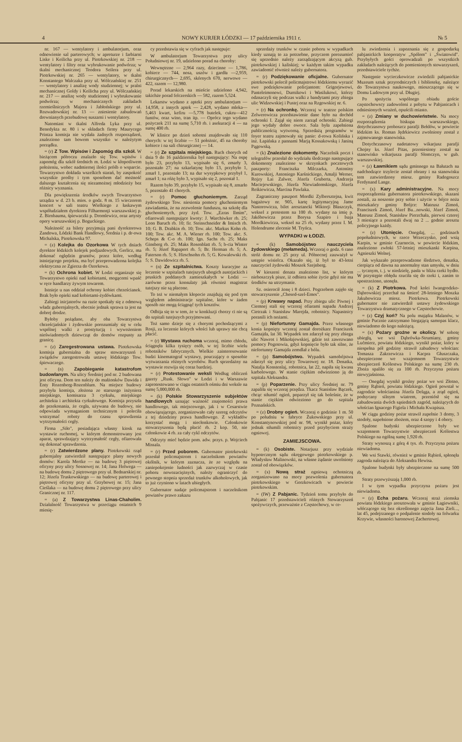4 NOWY KURJER ŁÓDZKI — 17 października 1911 r. № 5
nr. 167 — wentylatory i ambulatorjum, oraz odnowienie sal parterowych; w apreturze i farbiarni Liske i Keilicha przy ul. Piotrkowskiej nr. 218 — wentylatory i filtry oraz wybrukowanie podwórza; w tkalni mechanicznej Teodora Seilera przy ul. Piotrkowskiej nr. 265 — wentylatory, w tkalni Konstantego Walczaka przy ul. Wólczańskiej nr. 251 — wentylatory i analizę wody studziennej; w pralni mechanicznej Goldy i Keilicha przy ul. Wólczańskiej nr. 217 — analizę wody studziennej i wybrukowanie podwórza; w mechanicznych zakładach rzemieślniczych Majera i Jabłońskiego przy ul. Rozwadowskiej nr. 13 — zniesienie zabudowań drewnianych przebudowę suszarni i wentylatory.
Natomiast w tkalni Alfreda Lyka przy ul. Benedykta nr. 80 i w składach firmy Maurycego Printza komisja nie wydała żadnych rozporządzeń, znaleziono tam bowem wszystko w należytym porządku.
= (r) Z Tow. Wpisów i Zapomóg dla szkół. W bieżącem półroczu znalazło się Tow. wpisów i zapomóg dla szkół średnich m. Łodzi w kłopotliwem położeniu, wobec nadmiernej ilości próśb o wsparcie. Towarzystwo dokłada wszelkich starań, by zaspokoić wszystkie prośby i tym sposobem dać możność dalszego kształcenia się niezamożnej młodzieży bez różnicy wyznania.
Dla powiększenia środków swych Towarzystwo urządza w d. 23 b. mies. o godz. 8 m. 15 wieczorem koncert w sali teatru Wielkiego z łaskawym współudziałem dyrektora Filharmonji warszawskiej p. Z. Birnbauma, śpiewaczki p. Dromlewicz, oraz artysty opery warszawskiej p. Boguckiego.
Należność za bilety przyjmują pani dyrektorowa Zandowa, Łódzki Bank Handlowy, Średnia i p. dr-owa Michalska, Piotrkowska 97.
= (z) Kolejka do Ozorkowa W tych dniach dyrektor łódzkich kolejek podjazdowych, Gerlicz, ma dokonać oględzin gruntów, przez które, według istniejącego projektu, ma być przeprowadzona kolejka elektryczna ze Zgierza do Ozorkowa.
= (k) Ochrona kobiet. W Łodzi organizuje się Towarzystwo opieki nad kobietami, mogącemi wpaść w ręce handlarzy żywym towarem.
Istnieje u nas oddział ochrony kobiet chrześcianek. Brak było opieki nad kobietami-żydówkami.
Zabiegi inicjatorów na razie spotkały się z odmową władz gubernjalnych, obecnie jednak sprawa ta jest na dobrej drodze.
Byłoby pożądane, aby oba Towarzystwa chrześcjańskie i żydowskie porozumiały się w celu wspólnej walki z prostytucją i wywożeniem nieświadomych dziewcząt do domów rozpusty za granicę.
= (z) Zaregestrowana ustawa. Piotrkowska komisja gubernialna do spraw stowarzyszeń i związków zaregestrowała ustawę łódzkiego Tow. śpiewaczego.
= (n) Zapobieganie katastrofom budowlanym. Na ulicy Średniej pod nr. 2 budowana jest oficyna. Dom ten należy do małżonków Dawida i Enty Rozenberg-Rozenblum. Na miejsce budowy przybyła komisja, złożona ze starszego inżyniera miejskiego, komisarza 3 cyrkułu, miejskiego architekta i architekta cyrkułowego. Komisja przyszła do przekonania, że cegła, używana do budowy, nie odpowiada wymaganiom technicznym i poleciła wstrzymać roboty do czasu sprawdzenia wytrzymałości cegły.
Firma „Siło", posiadająca własny kiosk na wystawie ruchomej, w którym demonstrowany jest aparat, sprawdzający wytrzymałość cegły, ofiarowała się dokonać sprawdzenia.
= (r) Zatwierdzone plany. Piotrkowski rząd gubernjalny zatwierdził następujące plany nowych domów: Karola Mertke — na budowę 3 piętrowej oficyny przy ulicy Sosnowej nr. 14; Jana Holwega — na budowę domu 2 piętrowego przy ul. Bednarskiej nr. 12; Józefa Truskowskiego — na budowę parterowej i piętrowej oficyny przy ul. Grzybowej nr. 15; Jana Cieślaka — na budowę domu 2 piętrowego przy ulicy Granicznej nr. 117.
= (a) Z Towarzystwa Linas-Chaholim. Działalność Towarzystwa w przeciągu ostatnich 9 miesię-
cy przedstawia się w cyfrach jak następuje:
W ambulatorjum Towarzystwa przy ulicy Południowej nr. 19, udzielono porad na choroby:
Wewnętrzne — 2,964 razy, dziecinne — 1,786, kobiece — 744, nosa, uszów i gardła —2,959, chirurgicznych— 2,695, skórnych 670, nerwowe — 422, razem — 12,980.
Porad lekarskich na mieście udzielono 4,942, takichże porad felczerskich — 582, razem 5,524.
Lekarstw wydano z apteki przy ambulatorjum — 14,958, z innych aptek — 2,428, wydano mleka—5,463 kwart, kefiru —5,778 butelek, cukru—412 funtów, oraz wino, tran itp. — Oprócz tego wydano pożyczek 211 na sumę 5,710 rb. i asekuracji 4 — na sumę 400 rb.
W klinice po dzień sobotni znajdowało się 110 chorych: w tej liczbie — 51 położnic, 45 na choroby kobiece i na sali chirurgicznej — 14.
= (r) Ze szpitala miejskiego. Ruch chorych od dnia 9 do 16 października był następujący: Na ospę było 23, przybyło 13, wypisało się 6, zmarły 3, pozostało 27; na szkarlatynę było 13, przybyło 1, zmarł 1, pozostało 13; na dur wysypkowy przybył 1, zmarł 1; na różę było 3, wypisało się 2, pozostał 1.
Razem było 39, przybyło 15, wypisało się 8, zmarło 5, pozostało 41 chorych.
= (r) Pomoc głuchoniemym. Zarząd żydowskiego Tow. niesienia pomocy głuchoniemym zawiadamia, że na zezwolenie funduszu, na szkołę dla głuchoniemych, przy żyd. Tow. „Ezras Ilmim", ofiarowali następujące kwoty: J. Warchiwker rb. 25; Leon Baruch rb. 10; fir. Steinschneider & Imisch rb. 10; G. B. Drabkin rb. 10; Tow. akc. Markus Kohn rb. 100; Tow. akc. M. A. Wiener rb. 100; Tow. akc. S. Scheps & C-o rb. 100; Ign. Sachs rb. 25; Maks Ginsberg rb. 25; Maks Rosenblatt rb. 5; b-cia Winter rb. 5; Józef Rapaport rb. 5; Br. Herman rb. 5; A. Faterson rb. 5; S. Hirschsohn rb. 5; G. Kowalewski rb. 5; S. Dawidowicz rb. 5.
= (n) Ze szpitalnictwa. Koszty kuracyjne za leczenie w szpitalach tutejszych ubogich austrjackich i pruskich poddanych zamieszkałych w Łodzi — zarówno przez konsulaty jak również magistrat tutejszy nie są płacone.
To też w niemałym kłopocie znajdują się pod tym względem administracje szpitalne, które w żaden sposób nie mogą ściągnąć tych kosztów.
Odbija się to w tem, że w konkluzji chorzy ci nie są do szpitali tutejszych przyjmowani.
Toż samo dzieje się z chorymi pochodzącymi z Rosji, za leczenie których włości lub uprawy nie chcą płacić.
= (r) Wystawa ruchoma wczoraj, mimo chłodu, ściągnęła kilka tysięcy osób, w tej liczbie wielu robotników fabrycznych. Wielkie zainteresowanie budzi kinematograf wystawy, pouczający o sposobie wytwarzania różnych wyrobów. Ruch sprzedażny na wystawie rozwija się coraz bardziej.
= (r) Protestowanie weksli Według obliczeń gazety „Rusk. Słowo" w Łodzi i w Warszawie zaprotestowano w ciągu ostatnich ośmiu dni weksle na sumę 5,000,000 rb.
= (k) Polskie Stowarzyszenie subjektów handlowych uznając ważność znajomości prawa handlowego, tak miejscowego, jak i w Cesarstwie obowiązującego, zorganizowało cały szereg odczytów z tej dziedziny prawa handlowego. Z wykładów korzystać mogą i niecłonkowie. Członkowie stowarzyszenia będą płacić rb. 2 kop. 50, nie członkowie 4 rb. za cały cykl odczytów.
Odczyty mieć będzie pom. adw. przys. p. Wojciech Missala.
= (r) Przed poborem. Gubernator piotrkowski przesłał policmajstrom i naczelnikom powiatów okólnik, w którym zaznacza, że ze względu na zaniepokojenie ludności jak zazwyczaj w czasie poboru nowozaciężnych, należy ograniczyć do pewnego stopnia sprzedaż trunków alkoholowych, jak to już czyniono w latach ubiegłych.
Gubernator nadaje policmajstrom i naczelnikom powiatów prawo zakazu
sprzedaży trunków w czasie poboru w wypadkach kiedy uznają to za potrzebne, przyczem porozumieć się uprzednio należy zarządzającym akcyzą gub. piotrkowskiej i kaliskiej; w każdym takim wypadku zawiadomić również należy gubernatora.
= (r) Podziękowanie oficjalne. Gubernator piotrkowski polecił policmajstrowi łódzkiemu wyrazić swe podziękowanie policjantom: Grigorjewowi, Panteleimonowi, Durnikowi i Wasilukowi, którzy odznaczyli się podczas walki z bandytami przy zbiegu ulic Widzewskiej i Pustej oraz na Rzgowskiej nr. 6.
= (r) Na ochronkę. Wczoraj w teatrze polskim Zelwerowicza przedstawienie dane było na dochód ochronki I. Zajął się niem zarząd ochronki. Zabiegi jego wydały dobre owoce. Sala była zapełniona publicznością wytworną. Sprzedażą programów w foyer teatru zajmowały się panie: d-rowa Kolińska i inż. Łapińska z pannami Marją Kossakowską i Janiną Pągowską.
= (k) Znalezione dokomenty. Naczelnik poczt i telegrafów przesłał do wydziału śledczego następujące dokomenty znalezione w skrzynkach pocztowych paszporty: Franciszka Milczarka, Antoniny Kurowskiej, Antoniego Karśnickiego, Amalji Werner, Rojzy Łai Zalwer, Józefa Gruberta, Andrzeja Maciejewskiego, Józefa Niewiadomskiego, Józefa Reikiewicza, Marcina Pawlaka.
Zagraniczny paszport Mordki Zylbersztejna, kwit bagażowy nr. 905, kartę legitymacyjną Jame Nastorowicza, bilet aresztancki Wiktorji Błaszczyk, weksel z protestem na 100 rb. wydany na imię p. Jakóbowicza przez Borysa Szapiro i Isaja Mordkiewicza, weksel na 25 rb, wydany przez I. M. Holendrume zlecenie M. Tryńca.
WYPADKI w ŁODZI.
= (k) Samobójstwo nauczyciela żydowskiego (mełameda). Wczoraj o godz. 6 rano stróż domu nr. 25 przy ul. Północnej zauważył w ustępie wisielca. Okazało się, iż był to 43-letni nauczyciel żydowski Moszek Szejnberg.
W kieszeni denata znaleziono list, w którym nieboszczyk pisze, iż odbiera sobie życie gdyż nie ma środków na utrzymanie.
Sz. osierocił żonę i 8 dzieci. Pogrzebem zajęło się stowarzyszenie „Chesed-szel-Emes".
= (p) Krwawy napad. Przy zbiegu ulic Piwnej i Ciemnej stali się wczoraj ofiarami napadu Andrzej Cietrzak i Stanisław Marejda, robotnicy. Napastnicy poranili ich nożami.
= (p) Niefortunny Gamajda. Przez własnego konia kopnięty wczoraj został dorożkarz Franciszek Gamajda, lat 30. Wypadek ten zdarzył się przy zbiegu ulic Nawrot i Mikołajewskiej, gdzie też zawezwano pomocy Pogotowia, gdyż kopnięcie było tak silne, że niefortunny Gamajda zemdlał z bólu.
= (p) Samobójstwo. Wypadek samobójstwa zdarzył się przy ulicy Towarowej nr. 18. Denatka, Natalja Konstenlaj, robotnica, lat 22, napiła się kwasu karbolowego. W stanie ciężkim odwieziono ją do szpitala Aleksandra.
= (p) Poparzenie. Przy ulicy Średniej nr. 79 zapaliła się wczoraj przędza. Tkacz Stanisław Bączek, chcąc stłumić ogień, poparzył się tak boleśnie, że w stanie ciężkim odwieziono go do szpitala Poznańskich.
= (z) Drobny ogień. Wczoraj o godzinie 1 m. 50 po południu w fabryce Żukowskiego przy ul. Konstantynowskiej pod nr. 98, wynikł pożar, który jednak stłumili robotnicy przed przybyciem straży ogniowej.
ZAMIEJSCOWA.
= (k) Osobiste. Notarjusz przy wydziale hypotecznym sądu okręgowego piotrkowskiego p. Władysław Malinowski, na własne żądanie uwolniony został od obowiązków.
= (x) Nową straż ogniową ochotniczą zorganizowano na mocy pozwolenia gubernatora piotrkowskiego w Gorzkowicach w powiecie piotrkowskim.
= (IW) Z Pabjanic. Tydzień temu przybyło do Pabjanic 17 przedstawicieli różnych Stowarzyszeń spożywczych, przeważnie z Częstochowy, w ce-
lu zwiedzenia i zapoznania się z gospodarką pabjanickich kooperatyw „Spólem" i „Światowid". Przybyłych gości oprowadzali po wszystkich zakładach należących do pomienionych stowarzyszeń, przedstawiciele tychże.
Następnie wycieczkowicze zwiedzili pabjanickie Muzeum sztuk przyrodniczych i bibliotekę, należące do Towarzystwa naukowego, mieszczącego się w Domu Ludowym przy ul. Długiej.
Po spożyciu wspólnego obiadu goście częstochowscy zadowoleni z pobytu w Pabjanicach i odniesionych wrażeń, opuścili miasto.
= (z) Zmiany w duchowieństwie. Na mocy rozporządzenia biskupa warszawskiego, dotychczasowy proboszcz parafji Bełdów, w powiecie łódzkim ks. Roman Jędrkiewicz zwolniony został z zajmowanego stanowiska.
Dotychczasowy nadetatowy wikarjusz parafji Chojny ks. Józef Pitas, przeniesiony został na stanowisko wikarjusza parafji Słomczyn, w gub. warszawskiej.
= (z) Ławnikiem sądu gminnego na Bałutach na nadchodzące trzylecie został obrany i na stanowisku tem zatwierdzony miesz. gminy Radogoszcz Ferdynand Lange.
= (x) Kary administracyjne. Na mocy rozporządzenia gubernatora piotrkowskiego, skazani zostali, za noszenie przy sobie i użycie w bójce noża mieszkańcy gminy Brójce: Mateusz Zimoń, Franciszek Zimoń, Józef Bu...nowski, Józef Zimoń, Mateusz Zimoń, Stanisław Pierzchała, pierwsi czterej 3 miesiące a pozostali dwaj na 2 ... godnie aresztu policyjnego każdy.
= (z) Utonięcie. Onegdaj, ... godzinach popołudniowych, w rzece Wrzeczysko, pod wsią Karpin, w gminie Czarnocin, w powiecie łódzkim, znaleziono zwłoki 57-letniej mieszkanki Karpina, Agnieszki Wolnej.
Jak wykazało przeprowadzone śledztwo, denatka, cierpiąca od dawna na anormalny stan umysłu, w dniu ... tycznym, t. j. w niedzielę, pasła w bliżu rzeki bydło. W przystępie obłędu rzuciła się do rzeki i, zanim to spostrzeżono, utonęła.
= (k) Z Piotrkowa. Pod kolei Iwangrodzko-Dąbrowskiej przechał na śmierć 28-letniego Moszka Jakubowicza miesz. Piotrkowa. Piotrkowski gubernator nie zatwierdził ustawy żydowskiego Towarzystwa dramatycznego w Częstochowie.
= (z) Czyj koń? Na polu majątku Malanów, w gminie Pucznie zatrzymano biegającą samopas klacz, niewiadomo do kogo należącą.
= (x) Pożary groźne w okolicy. W sobotę ubiegłą, we wsi Dąbrówka-Strumiany, gminy Lućmierz, powiatu łódzkiego, wynikł pożar, który w niespełna pół godziny strawił zabudowy włościan: Tomasza Zakrzewicza i Kacpra Głuszczaka, ubezpieczone we wzajemnem Towarzystwie ubezpieczeń Królestwa Polskiego na sumę 230 rb. Zboża spaliło się za 100 rb. Przyczyna pożaru niewyjaśniona.
— Onegdaj wynikł groźny pożar we wsi Złotno, gminy Rąbień, powiatu łódzkiego. Ogień powstał w zagrodzie włościanina Józefa Deląga, a zrąd ogień, podsycany silnym wiatrem, przeniósł się na zabudowania dwóch sąsiednich zagród, należących do włościan Ignacego Figiela i Michała Kwapisza.
W ciągu godziny pożar strawił zupełnie 3 domy, 3 stodoły, napełnione zbożem, oraz 4 szopy i 4 obory.
Spalone budynki ubezpieczone były we wzajemnem Towarzystwie ubezpieczeń Królestwa Polskiego na ogólną sumę 1,920 rb.
Straty wynoszą z górą 4 tys. rb. Przyczyna pożaru niewiadoma.
We wsi Stawki, również w gminie Rąbień, spłonęła zagroda należąca do Aleksandra Hewisa.
Spalone budynki były ubezpieczone na sumę 500 rb.
Straty przewyższają 1,000 rb.
I w tym wypadku przyczyna pożaru jest niewiadoma.
= (z) Echa pożaru. Wczoraj straż ziemska powiatu łódzkiego aresztowała w gminie Łagiewniki, włóczącego się bez określonego zajęcia Jana Zieli..., lat 45, podejrzanego o podpalenie stodoły na folwarku Krzywie, własności baronowej Zachertowej.